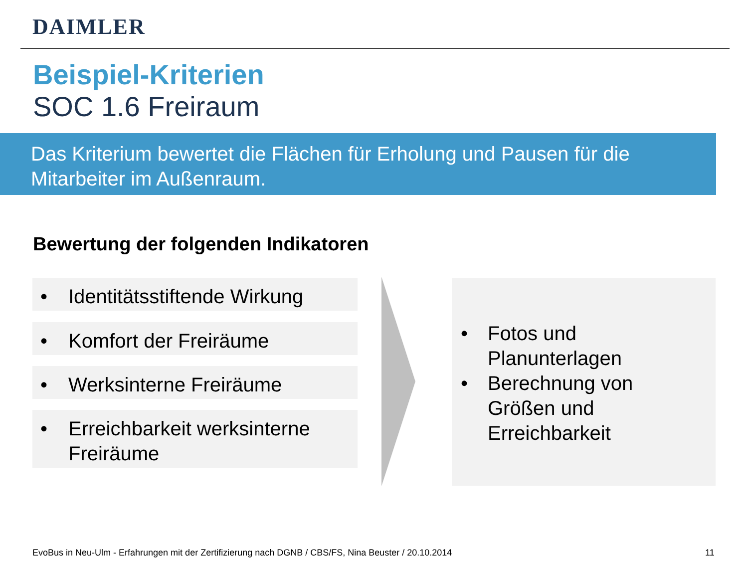DAIMLER
Beispiel-Kriterien
SOC 1.6 Freiraum
Das Kriterium bewertet die Flächen für Erholung und Pausen für die Mitarbeiter im Außenraum.
Bewertung der folgenden Indikatoren
• Identitätsstiftende Wirkung
• Komfort der Freiräume
• Werksinterne Freiräume
• Erreichbarkeit werksinterne Freiräume
• Fotos und Planunterlagen
• Berechnung von Größen und Erreichbarkeit
EvoBus in Neu-Ulm - Erfahrungen mit der Zertifizierung nach DGNB / CBS/FS, Nina Beuster / 20.10.2014
11